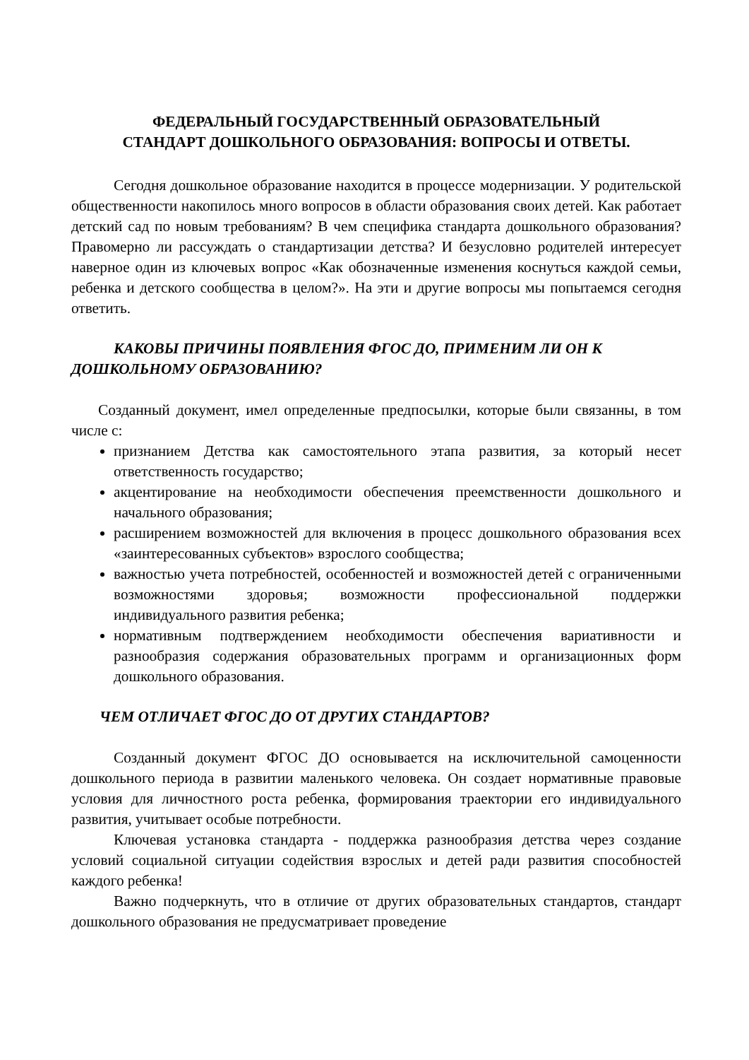ФЕДЕРАЛЬНЫЙ ГОСУДАРСТВЕННЫЙ ОБРАЗОВАТЕЛЬНЫЙ
СТАНДАРТ ДОШКОЛЬНОГО ОБРАЗОВАНИЯ: ВОПРОСЫ И ОТВЕТЫ.
Сегодня дошкольное образование находится в процессе модернизации. У родительской общественности накопилось много вопросов в области образования своих детей. Как работает детский сад по новым требованиям? В чем специфика стандарта дошкольного образования? Правомерно ли рассуждать о стандартизации детства? И безусловно родителей интересует наверное один из ключевых вопрос «Как обозначенные изменения коснуться каждой семьи, ребенка и детского сообщества в целом?». На эти и другие вопросы мы попытаемся сегодня ответить.
КАКОВЫ ПРИЧИНЫ ПОЯВЛЕНИЯ ФГОС ДО, ПРИМЕНИМ ЛИ ОН К ДОШКОЛЬНОМУ ОБРАЗОВАНИЮ?
Созданный документ, имел определенные предпосылки, которые были связанны, в том числе с:
признанием Детства как самостоятельного этапа развития, за который несет ответственность государство;
акцентирование на необходимости обеспечения преемственности дошкольного и начального образования;
расширением возможностей для включения в процесс дошкольного образования всех «заинтересованных субъектов» взрослого сообщества;
важностью учета потребностей, особенностей и возможностей детей с ограниченными возможностями здоровья; возможности профессиональной поддержки индивидуального развития ребенка;
нормативным подтверждением необходимости обеспечения вариативности и разнообразия содержания образовательных программ и организационных форм дошкольного образования.
ЧЕМ ОТЛИЧАЕТ ФГОС ДО ОТ ДРУГИХ СТАНДАРТОВ?
Созданный документ ФГОС ДО основывается на исключительной самоценности дошкольного периода в развитии маленького человека. Он создает нормативные правовые условия для личностного роста ребенка, формирования траектории его индивидуального развития, учитывает особые потребности.
Ключевая установка стандарта - поддержка разнообразия детства через создание условий социальной ситуации содействия взрослых и детей ради развития способностей каждого ребенка!
Важно подчеркнуть, что в отличие от других образовательных стандартов, стандарт дошкольного образования не предусматривает проведение